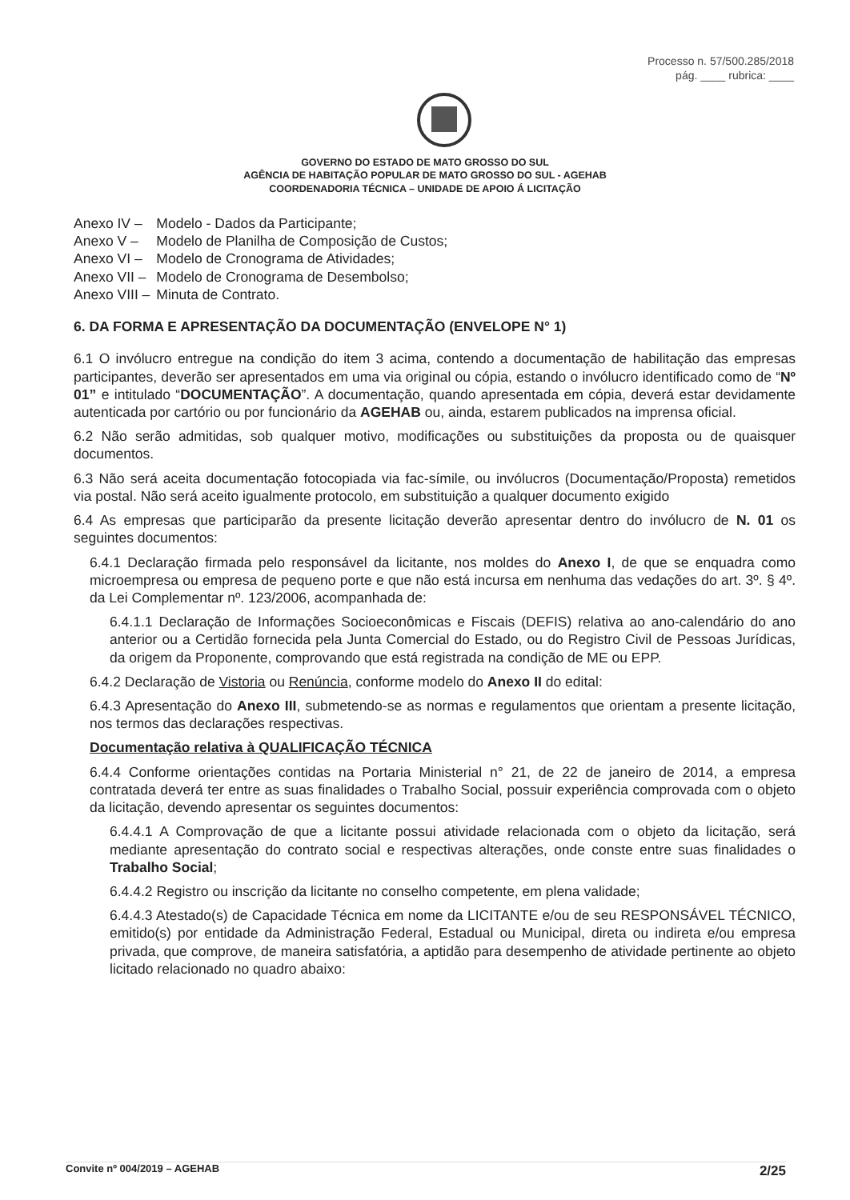Processo n. 57/500.285/2018
pág. ____ rubrica: ____
GOVERNO DO ESTADO DE MATO GROSSO DO SUL
AGÊNCIA DE HABITAÇÃO POPULAR DE MATO GROSSO DO SUL - AGEHAB
COORDENADORIA TÉCNICA – UNIDADE DE APOIO Á LICITAÇÃO
| Anexo IV – | Modelo - Dados da Participante; |
| Anexo V – | Modelo de Planilha de Composição de Custos; |
| Anexo VI – | Modelo de Cronograma de Atividades; |
| Anexo VII – | Modelo de Cronograma de Desembolso; |
| Anexo VIII – | Minuta de Contrato. |
6. DA FORMA E APRESENTAÇÃO DA DOCUMENTAÇÃO (ENVELOPE N° 1)
6.1 O invólucro entregue na condição do item 3 acima, contendo a documentação de habilitação das empresas participantes, deverão ser apresentados em uma via original ou cópia, estando o invólucro identificado como de “Nº 01” e intitulado “DOCUMENTAÇÃO”. A documentação, quando apresentada em cópia, deverá estar devidamente autenticada por cartório ou por funcionário da AGEHAB ou, ainda, estarem publicados na imprensa oficial.
6.2 Não serão admitidas, sob qualquer motivo, modificações ou substituições da proposta ou de quaisquer documentos.
6.3 Não será aceita documentação fotocopiada via fac-símile, ou invólucros (Documentação/Proposta) remetidos via postal. Não será aceito igualmente protocolo, em substituição a qualquer documento exigido
6.4 As empresas que participarão da presente licitação deverão apresentar dentro do invólucro de N. 01 os seguintes documentos:
6.4.1 Declaração firmada pelo responsável da licitante, nos moldes do Anexo I, de que se enquadra como microempresa ou empresa de pequeno porte e que não está incursa em nenhuma das vedações do art. 3º. § 4º. da Lei Complementar nº. 123/2006, acompanhada de:
6.4.1.1 Declaração de Informações Socioeconômicas e Fiscais (DEFIS) relativa ao ano-calendário do ano anterior ou a Certidão fornecida pela Junta Comercial do Estado, ou do Registro Civil de Pessoas Jurídicas, da origem da Proponente, comprovando que está registrada na condição de ME ou EPP.
6.4.2 Declaração de Vistoria ou Renúncia, conforme modelo do Anexo II do edital:
6.4.3 Apresentação do Anexo III, submetendo-se as normas e regulamentos que orientam a presente licitação, nos termos das declarações respectivas.
Documentação relativa à QUALIFICAÇÃO TÉCNICA
6.4.4 Conforme orientações contidas na Portaria Ministerial n° 21, de 22 de janeiro de 2014, a empresa contratada deverá ter entre as suas finalidades o Trabalho Social, possuir experiência comprovada com o objeto da licitação, devendo apresentar os seguintes documentos:
6.4.4.1 A Comprovação de que a licitante possui atividade relacionada com o objeto da licitação, será mediante apresentação do contrato social e respectivas alterações, onde conste entre suas finalidades o Trabalho Social;
6.4.4.2 Registro ou inscrição da licitante no conselho competente, em plena validade;
6.4.4.3 Atestado(s) de Capacidade Técnica em nome da LICITANTE e/ou de seu RESPONSÁVEL TÉCNICO, emitido(s) por entidade da Administração Federal, Estadual ou Municipal, direta ou indireta e/ou empresa privada, que comprove, de maneira satisfatória, a aptidão para desempenho de atividade pertinente ao objeto licitado relacionado no quadro abaixo:
Convite nº 004/2019 – AGEHAB 2/25